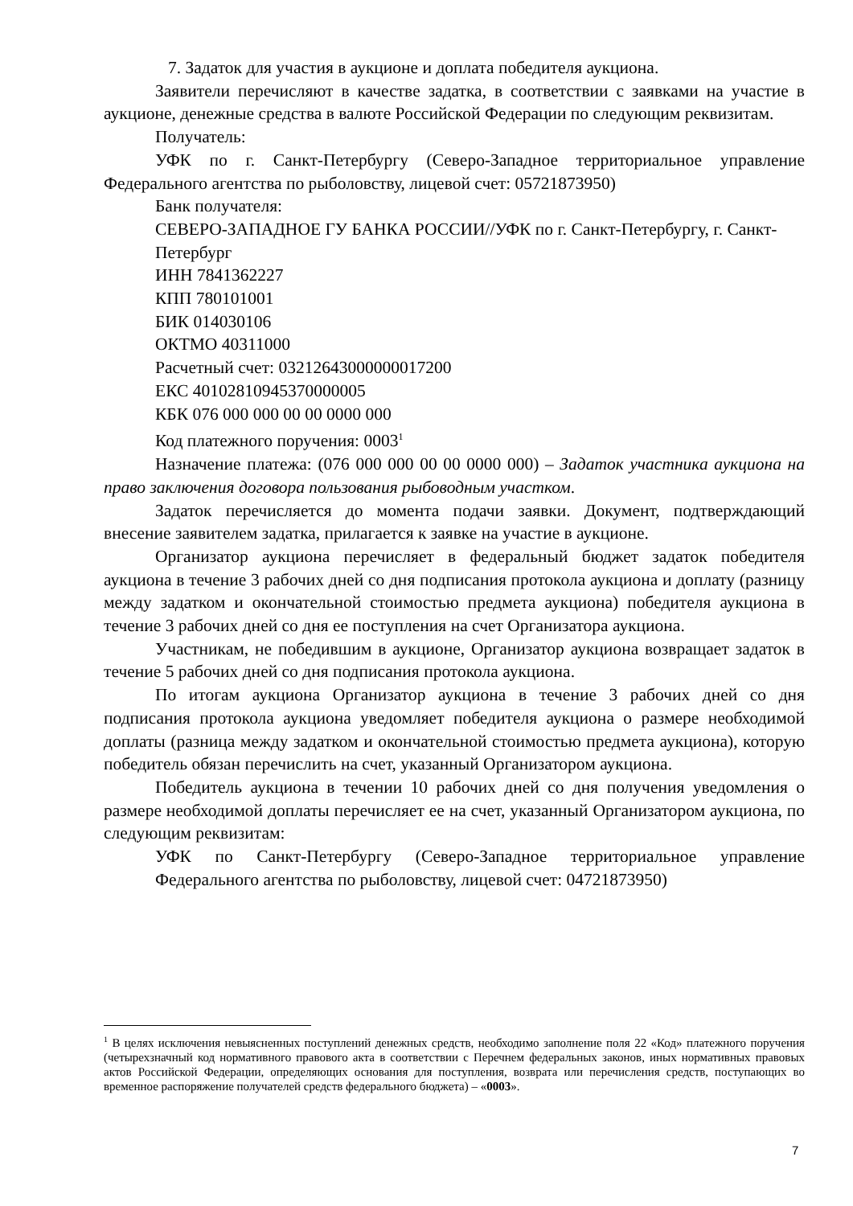7. Задаток для участия в аукционе и доплата победителя аукциона.
Заявители перечисляют в качестве задатка, в соответствии с заявками на участие в аукционе, денежные средства в валюте Российской Федерации по следующим реквизитам.
Получатель:
УФК по г. Санкт-Петербургу (Северо-Западное территориальное управление Федерального агентства по рыболовству, лицевой счет: 05721873950)
Банк получателя:
СЕВЕРО-ЗАПАДНОЕ ГУ БАНКА РОССИИ//УФК по г. Санкт-Петербургу, г. Санкт-Петербург
ИНН 7841362227
КПП 780101001
БИК 014030106
ОКТМО 40311000
Расчетный счет: 03212643000000017200
ЕКС 40102810945370000005
КБК 076 000 000 00 00 0000 000
Код платежного поручения: 0003<sup>1</sup>
Назначение платежа: (076 000 000 00 00 0000 000) – Задаток участника аукциона на право заключения договора пользования рыбоводным участком.
Задаток перечисляется до момента подачи заявки. Документ, подтверждающий внесение заявителем задатка, прилагается к заявке на участие в аукционе.
Организатор аукциона перечисляет в федеральный бюджет задаток победителя аукциона в течение 3 рабочих дней со дня подписания протокола аукциона и доплату (разницу между задатком и окончательной стоимостью предмета аукциона) победителя аукциона в течение 3 рабочих дней со дня ее поступления на счет Организатора аукциона.
Участникам, не победившим в аукционе, Организатор аукциона возвращает задаток в течение 5 рабочих дней со дня подписания протокола аукциона.
По итогам аукциона Организатор аукциона в течение 3 рабочих дней со дня подписания протокола аукциона уведомляет победителя аукциона о размере необходимой доплаты (разница между задатком и окончательной стоимостью предмета аукциона), которую победитель обязан перечислить на счет, указанный Организатором аукциона.
Победитель аукциона в течении 10 рабочих дней со дня получения уведомления о размере необходимой доплаты перечисляет ее на счет, указанный Организатором аукциона, по следующим реквизитам:
УФК по Санкт-Петербургу (Северо-Западное территориальное управление Федерального агентства по рыболовству, лицевой счет: 04721873950)
<sup>1</sup> В целях исключения невыясненных поступлений денежных средств, необходимо заполнение поля 22 «Код» платежного поручения (четырехзначный код нормативного правового акта в соответствии с Перечнем федеральных законов, иных нормативных правовых актов Российской Федерации, определяющих основания для поступления, возврата или перечисления средств, поступающих во временное распоряжение получателей средств федерального бюджета) – «0003».
7